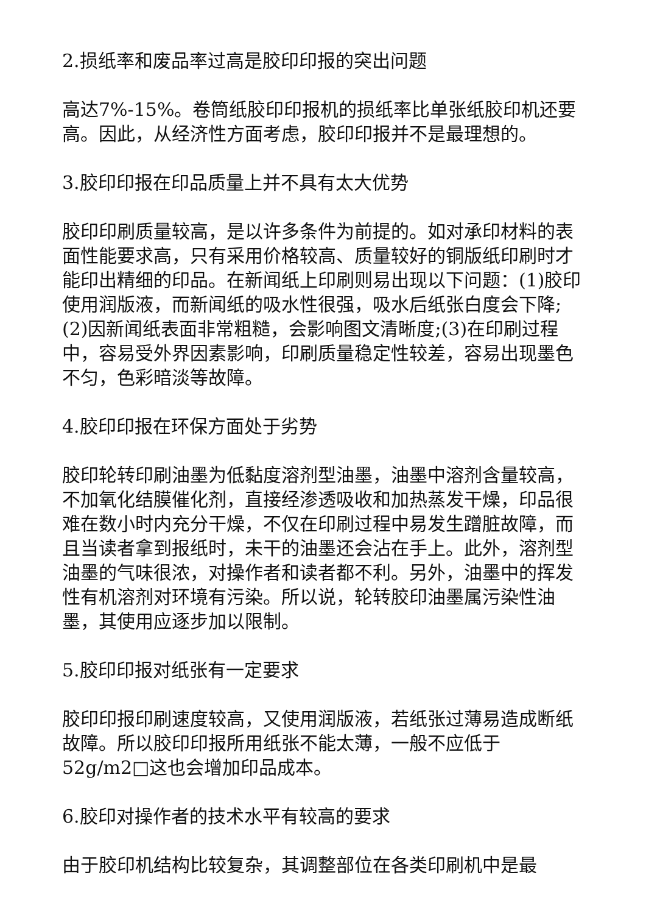2.损纸率和废品率过高是胶印印报的突出问题
高达7%-15%。卷筒纸胶印印报机的损纸率比单张纸胶印机还要高。因此，从经济性方面考虑，胶印印报并不是最理想的。
3.胶印印报在印品质量上并不具有太大优势
胶印印刷质量较高，是以许多条件为前提的。如对承印材料的表面性能要求高，只有采用价格较高、质量较好的铜版纸印刷时才能印出精细的印品。在新闻纸上印刷则易出现以下问题：(1)胶印使用润版液，而新闻纸的吸水性很强，吸水后纸张白度会下降;(2)因新闻纸表面非常粗糙，会影响图文清晰度;(3)在印刷过程中，容易受外界因素影响，印刷质量稳定性较差，容易出现墨色不匀，色彩暗淡等故障。
4.胶印印报在环保方面处于劣势
胶印轮转印刷油墨为低黏度溶剂型油墨，油墨中溶剂含量较高，不加氧化结膜催化剂，直接经渗透吸收和加热蒸发干燥，印品很难在数小时内充分干燥，不仅在印刷过程中易发生蹭脏故障，而且当读者拿到报纸时，未干的油墨还会沾在手上。此外，溶剂型油墨的气味很浓，对操作者和读者都不利。另外，油墨中的挥发性有机溶剂对环境有污染。所以说，轮转胶印油墨属污染性油墨，其使用应逐步加以限制。
5.胶印印报对纸张有一定要求
胶印印报印刷速度较高，又使用润版液，若纸张过薄易造成断纸故障。所以胶印印报所用纸张不能太薄，一般不应低于52g/m2□这也会增加印品成本。
6.胶印对操作者的技术水平有较高的要求
由于胶印机结构比较复杂，其调整部位在各类印刷机中是最